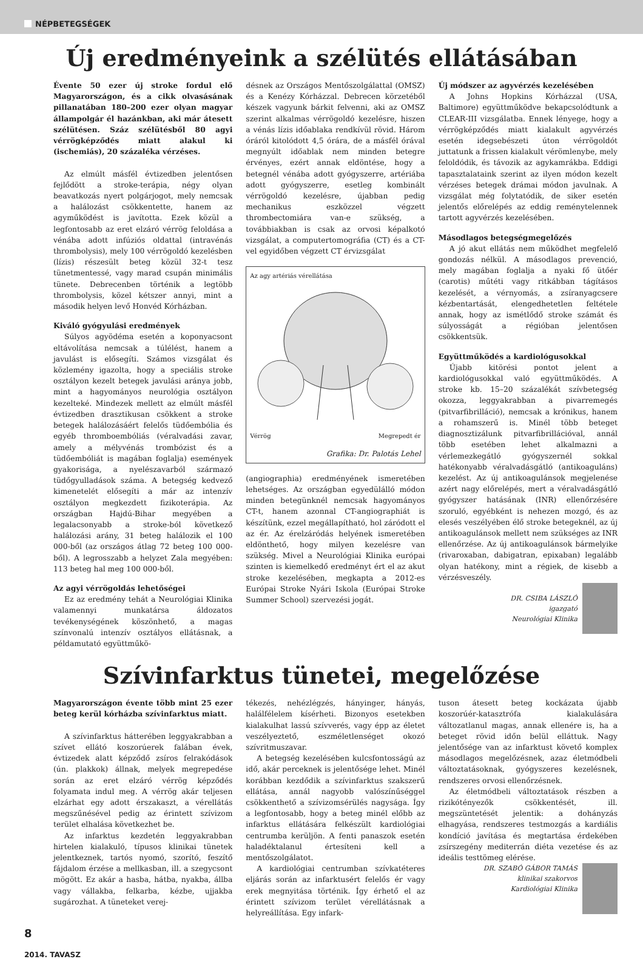NÉPBETEGSÉGEK
Új eredményeink a szélütés ellátásában
Évente 50 ezer új stroke fordul elő Magyarországon, és a cikk olvasásának pillanatában 180–200 ezer olyan magyar állampolgár él hazánkban, aki már átesett szélütésen. Száz szélütésből 80 agyi vérrögképződés miatt alakul ki (ischemiás), 20 százaléka vérzéses.
Az elmúlt másfél évtizedben jelentősen fejlődött a stroke-terápia, négy olyan beavatkozás nyert polgárjogot, mely nemcsak a halálozást csökkentette, hanem az agyműködést is javította. Ezek közül a legfontosabb az eret elzáró vérrög feloldása a vénába adott infúziós oldattal (intravénás thrombolysis), mely 100 vérrögoldó kezelésben (lízis) részesült beteg közül 32-t tesz tünetmentessé, vagy marad csupán minimális tünete. Debrecenben történik a legtöbb thrombolysis, közel kétszer annyi, mint a második helyen levő Honvéd Kórházban.
Kiváló gyógyulási eredmények
Súlyos agyödéma esetén a koponyacsont eltávolítása nemcsak a túlélést, hanem a javulást is elősegíti. Számos vizsgálat és közlemény igazolta, hogy a speciális stroke osztályon kezelt betegek javulási aránya jobb, mint a hagyományos neurológia osztályon kezelteké. Mindezek mellett az elmúlt másfél évtizedben drasztikusan csökkent a stroke betegek halálozásáért felelős tüdőembólia és egyéb thromboembóliás (véralvadási zavar, amely a mélyvénás trombózist és a tüdőembóliát is magában foglalja) események gyakorisága, a nyelészavarból származó tüdőgyulladások száma. A betegség kedvező kimenetelét elősegíti a már az intenzív osztályon megkezdett fizikoterápia. Az országban Hajdú-Bihar megyében a legalacsonyabb a stroke-ból következő halálozási arány, 31 beteg halálozik el 100 000-ből (az országos átlag 72 beteg 100 000-ből). A legrosszabb a helyzet Zala megyében: 113 beteg hal meg 100 000-ből.
Az agyi vérrögoldás lehetőségei
Ez az eredmény tehát a Neurológiai Klinika valamennyi munkatársa áldozatos tevékenységének köszönhető, a magas színvonalú intenzív osztályos ellátásnak, a példamutató együttműkö-
désnek az Országos Mentőszolgálattal (OMSZ) és a Kenézy Kórházzal. Debrecen körzetéből készek vagyunk bárkit felvenni, aki az OMSZ szerint alkalmas vérrögoldó kezelésre, hiszen a vénás lízis időablaka rendkívül rövid. Három óráról kitolódott 4,5 órára, de a másfél órával megnyúlt időablak nem minden betegre érvényes, ezért annak eldöntése, hogy a betegnél vénába adott gyógyszerre, artériába adott gyógyszerre, esetleg kombinált vérrögoldó kezelésre, újabban pedig mechanikus eszközzel végzett thrombectomiára van-e szükség, a továbbiakban is csak az orvosi képalkotó vizsgálat, a computertomográfia (CT) és a CT-vel egyidőben végzett CT érvizsgálat
Az agy artériás vérellátása
Vérrög Megrepedt ér
Grafika: Dr. Palotás Lehel
(angiographia) eredményének ismeretében lehetséges. Az országban egyedülálló módon minden betegünknél nemcsak hagyományos CT-t, hanem azonnal CT-angiographiát is készítünk, ezzel megállapítható, hol záródott el az ér. Az érelzáródás helyének ismeretében eldönthető, hogy milyen kezelésre van szükség. Mivel a Neurológiai Klinika európai szinten is kiemelkedő eredményt ért el az akut stroke kezelésében, megkapta a 2012-es Európai Stroke Nyári Iskola (Európai Stroke Summer School) szervezési jogát.
Új módszer az agyvérzés kezelésében
A Johns Hopkins Kórházzal (USA, Baltimore) együttműködve bekapcsolódtunk a CLEAR-III vizsgálatba. Ennek lényege, hogy a vérrögképződés miatt kialakult agyvérzés esetén idegsebészeti úton vérrögoldót juttatunk a frissen kialakult vérömlenybe, mely feloldódik, és távozik az agykamrákba. Eddigi tapasztalataink szerint az ilyen módon kezelt vérzéses betegek drámai módon javulnak. A vizsgálat még folytatódik, de siker esetén jelentős előrelépés az eddig reménytelennek tartott agyvérzés kezelésében.
Másodlagos betegségmegelőzés
A jó akut ellátás nem működhet megfelelő gondozás nélkül. A másodlagos prevenció, mely magában foglalja a nyaki fő ütőér (carotis) műtéti vagy ritkábban tágításos kezelését, a vérnyomás, a zsíranyagcsere kézbentartását, elengedhetetlen feltétele annak, hogy az ismétlődő stroke számát és súlyosságát a régióban jelentősen csökkentsük.
Együttműködés a kardiológusokkal
Újabb kitörési pontot jelent a kardiológusokkal való együttműködés. A stroke kb. 15–20 százalékát szívbetegség okozza, leggyakrabban a pivarremegés (pitvarfibrilláció), nemcsak a krónikus, hanem a rohamszerű is. Minél több beteget diagnosztizálunk pitvarfibrillációval, annál több esetében lehet alkalmazni a vérlemezkegátló gyógyszernél sokkal hatékonyabb véralvadásgátló (antikoaguláns) kezelést. Az új antikoagulánsok megjelenése azért nagy előrelépés, mert a véralvadásgátló gyógyszer hatásának (INR) ellenőrzésére szoruló, egyébként is nehezen mozgó, és az elesés veszélyében élő stroke betegeknél, az új antikoagulánsok mellett nem szükséges az INR ellenőrzése. Az új antikoagulánsok bármelyike (rivaroxaban, dabigatran, epixaban) legalább olyan hatékony, mint a régiek, de kisebb a vérzésveszély.
DR. CSIBA LÁSZLÓ
igazgató
Neurológiai Klinika
Szívinfarktus tünetei, megelőzése
Magyarországon évente több mint 25 ezer beteg kerül kórházba szívinfarktus miatt.
A szívinfarktus hátterében leggyakrabban a szívet ellátó koszorúerek falában évek, évtizedek alatt képződő zsíros felrakódások (ún. plakkok) állnak, melyek megrepedése során az eret elzáró vérrög képződés folyamata indul meg. A vérrög akár teljesen elzárhat egy adott érszakaszt, a vérellátás megszűnésével pedig az érintett szívizom terület elhalása következhet be.
Az infarktus kezdetén leggyakrabban hirtelen kialakuló, típusos klinikai tünetek jelentkeznek, tartós nyomó, szorító, feszítő fájdalom érzése a mellkasban, ill. a szegycsont mögött. Ez akár a hasba, hátba, nyakba, állba vagy vállakba, felkarba, kézbe, ujjakba sugározhat. A tüneteket verej-
tékezés, nehézlégzés, hányinger, hányás, halálfélelem kísérheti. Bizonyos esetekben kialakulhat lassú szívverés, vagy épp az életet veszélyeztető, eszméletlenséget okozó szívritmuszavar.
A betegség kezelésében kulcsfontosságú az idő, akár perceknek is jelentősége lehet. Minél korábban kezdődik a szívinfarktus szakszerű ellátása, annál nagyobb valószínűséggel csökkenthető a szívizomsérülés nagysága. Így a legfontosabb, hogy a beteg minél előbb az infarktus ellátására felkészült kardiológiai centrumba kerüljön. A fenti panaszok esetén haladéktalanul értesíteni kell a mentőszolgálatot.
A kardiológiai centrumban szívkatéteres eljárás során az infarktusért felelős ér vagy erek megnyitása történik. Így érhető el az érintett szívizom terület vérellátásnak a helyreállítása. Egy infark-
tuson átesett beteg kockázata újabb koszorúér-katasztrófa kialakulására változatlanul magas, annak ellenére is, ha a beteget rövid időn belül elláttuk. Nagy jelentősége van az infarktust követő komplex másodlagos megelőzésnek, azaz életmódbeli változtatásoknak, gyógyszeres kezelésnek, rendszeres orvosi ellenőrzésnek.
Az életmódbeli változtatások részben a rizikótényezők csökkentését, ill. megszüntetését jelentik: a dohányzás elhagyása, rendszeres testmozgás a kardiális kondíció javítása és megtartása érdekében zsírszegény mediterrán diéta vezetése és az ideális testtömeg elérése.
DR. SZABÓ GÁBOR TAMÁS
klinikai szakorvos
Kardiológiai Klinika
8
2014. TAVASZ